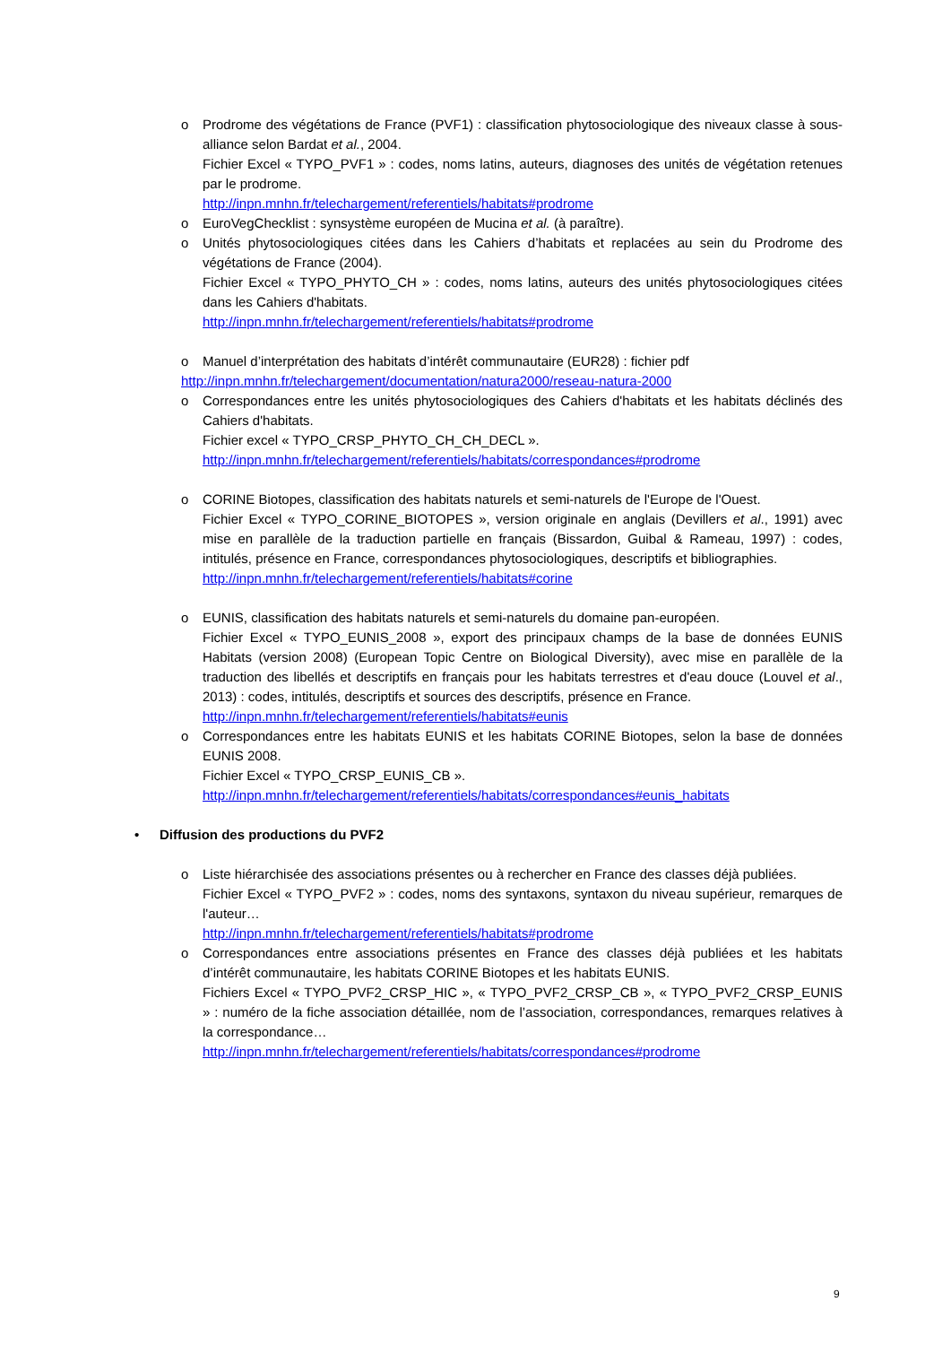o Prodrome des végétations de France (PVF1) : classification phytosociologique des niveaux classe à sous-alliance selon Bardat et al., 2004.
Fichier Excel « TYPO_PVF1 » : codes, noms latins, auteurs, diagnoses des unités de végétation retenues par le prodrome.
http://inpn.mnhn.fr/telechargement/referentiels/habitats#prodrome
o EuroVegChecklist : synsystème européen de Mucina et al. (à paraître).
o Unités phytosociologiques citées dans les Cahiers d’habitats et replacées au sein du Prodrome des végétations de France (2004).
Fichier Excel « TYPO_PHYTO_CH » : codes, noms latins, auteurs des unités phytosociologiques citées dans les Cahiers d'habitats.
http://inpn.mnhn.fr/telechargement/referentiels/habitats#prodrome
o Manuel d’interprétation des habitats d’intérêt communautaire (EUR28) : fichier pdf
http://inpn.mnhn.fr/telechargement/documentation/natura2000/reseau-natura-2000
o Correspondances entre les unités phytosociologiques des Cahiers d'habitats et les habitats déclinés des Cahiers d'habitats.
Fichier excel « TYPO_CRSP_PHYTO_CH_CH_DECL ».
http://inpn.mnhn.fr/telechargement/referentiels/habitats/correspondances#prodrome
o CORINE Biotopes, classification des habitats naturels et semi-naturels de l'Europe de l'Ouest.
Fichier Excel « TYPO_CORINE_BIOTOPES », version originale en anglais (Devillers et al., 1991) avec mise en parallèle de la traduction partielle en français (Bissardon, Guibal & Rameau, 1997) : codes, intitulés, présence en France, correspondances phytosociologiques, descriptifs et bibliographies.
http://inpn.mnhn.fr/telechargement/referentiels/habitats#corine
o EUNIS, classification des habitats naturels et semi-naturels du domaine pan-européen.
Fichier Excel « TYPO_EUNIS_2008 », export des principaux champs de la base de données EUNIS Habitats (version 2008) (European Topic Centre on Biological Diversity), avec mise en parallèle de la traduction des libellés et descriptifs en français pour les habitats terrestres et d'eau douce (Louvel et al., 2013) : codes, intitulés, descriptifs et sources des descriptifs, présence en France.
http://inpn.mnhn.fr/telechargement/referentiels/habitats#eunis
o Correspondances entre les habitats EUNIS et les habitats CORINE Biotopes, selon la base de données EUNIS 2008.
Fichier Excel « TYPO_CRSP_EUNIS_CB ».
http://inpn.mnhn.fr/telechargement/referentiels/habitats/correspondances#eunis_habitats
• Diffusion des productions du PVF2
o Liste hiérarchisée des associations présentes ou à rechercher en France des classes déjà publiées.
Fichier Excel « TYPO_PVF2 » : codes, noms des syntaxons, syntaxon du niveau supérieur, remarques de l'auteur…
http://inpn.mnhn.fr/telechargement/referentiels/habitats#prodrome
o Correspondances entre associations présentes en France des classes déjà publiées et les habitats d’intérêt communautaire, les habitats CORINE Biotopes et les habitats EUNIS.
Fichiers Excel « TYPO_PVF2_CRSP_HIC », « TYPO_PVF2_CRSP_CB », « TYPO_PVF2_CRSP_EUNIS » : numéro de la fiche association détaillée, nom de l’association, correspondances, remarques relatives à la correspondance…
http://inpn.mnhn.fr/telechargement/referentiels/habitats/correspondances#prodrome
9